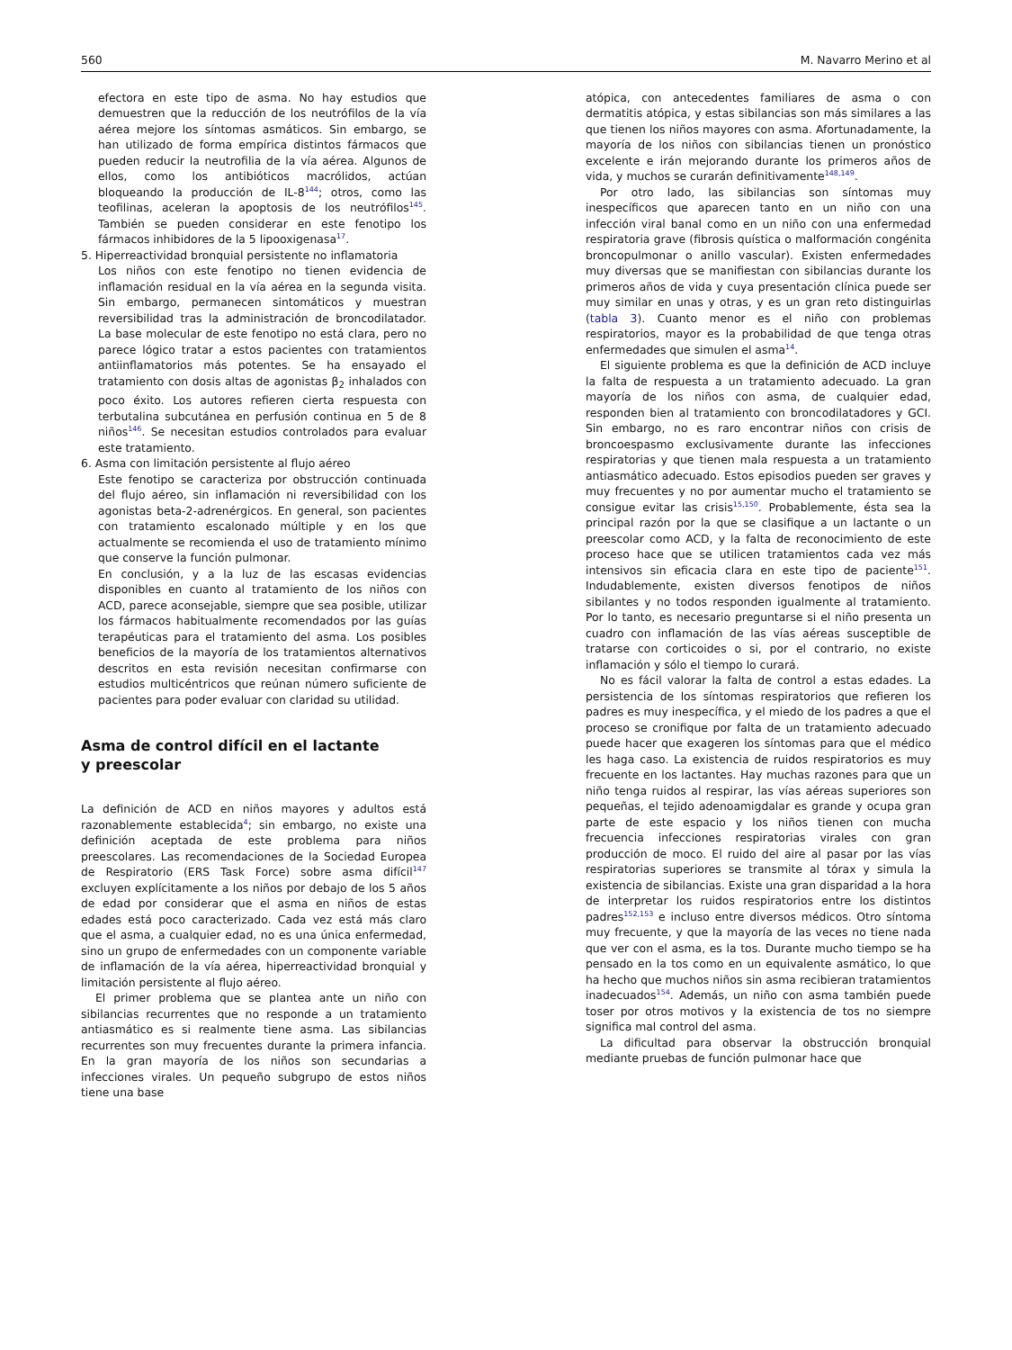560 M. Navarro Merino et al
efectora en este tipo de asma. No hay estudios que demuestren que la reducción de los neutrófilos de la vía aérea mejore los síntomas asmáticos. Sin embargo, se han utilizado de forma empírica distintos fármacos que pueden reducir la neutrofilia de la vía aérea. Algunos de ellos, como los antibióticos macrólidos, actúan bloqueando la producción de IL-8<sup>144</sup>; otros, como las teofilinas, aceleran la apoptosis de los neutrófilos<sup>145</sup>. También se pueden considerar en este fenotipo los fármacos inhibidores de la 5 lipooxigenasa<sup>17</sup>.
5. Hiperreactividad bronquial persistente no inflamatoria
Los niños con este fenotipo no tienen evidencia de inflamación residual en la vía aérea en la segunda visita. Sin embargo, permanecen sintomáticos y muestran reversibilidad tras la administración de broncodilatador. La base molecular de este fenotipo no está clara, pero no parece lógico tratar a estos pacientes con tratamientos antiinflamatorios más potentes. Se ha ensayado el tratamiento con dosis altas de agonistas β<sub>2</sub> inhalados con poco éxito. Los autores refieren cierta respuesta con terbutalina subcutánea en perfusión continua en 5 de 8 niños<sup>146</sup>. Se necesitan estudios controlados para evaluar este tratamiento.
6. Asma con limitación persistente al flujo aéreo
Este fenotipo se caracteriza por obstrucción continuada del flujo aéreo, sin inflamación ni reversibilidad con los agonistas beta-2-adrenérgicos. En general, son pacientes con tratamiento escalonado múltiple y en los que actualmente se recomienda el uso de tratamiento mínimo que conserve la función pulmonar.
En conclusión, y a la luz de las escasas evidencias disponibles en cuanto al tratamiento de los niños con ACD, parece aconsejable, siempre que sea posible, utilizar los fármacos habitualmente recomendados por las guías terapéuticas para el tratamiento del asma. Los posibles beneficios de la mayoría de los tratamientos alternativos descritos en esta revisión necesitan confirmarse con estudios multicéntricos que reúnan número suficiente de pacientes para poder evaluar con claridad su utilidad.
Asma de control difícil en el lactante
y preescolar
La definición de ACD en niños mayores y adultos está razonablemente establecida<sup>4</sup>; sin embargo, no existe una definición aceptada de este problema para niños preescolares. Las recomendaciones de la Sociedad Europea de Respiratorio (ERS Task Force) sobre asma difícil<sup>147</sup> excluyen explícitamente a los niños por debajo de los 5 años de edad por considerar que el asma en niños de estas edades está poco caracterizado. Cada vez está más claro que el asma, a cualquier edad, no es una única enfermedad, sino un grupo de enfermedades con un componente variable de inflamación de la vía aérea, hiperreactividad bronquial y limitación persistente al flujo aéreo.
El primer problema que se plantea ante un niño con sibilancias recurrentes que no responde a un tratamiento antiasmático es si realmente tiene asma. Las sibilancias recurrentes son muy frecuentes durante la primera infancia. En la gran mayoría de los niños son secundarias a infecciones virales. Un pequeño subgrupo de estos niños tiene una base
atópica, con antecedentes familiares de asma o con dermatitis atópica, y estas sibilancias son más similares a las que tienen los niños mayores con asma. Afortunadamente, la mayoría de los niños con sibilancias tienen un pronóstico excelente e irán mejorando durante los primeros años de vida, y muchos se curarán definitivamente<sup>148,149</sup>.
Por otro lado, las sibilancias son síntomas muy inespecíficos que aparecen tanto en un niño con una infección viral banal como en un niño con una enfermedad respiratoria grave (fibrosis quística o malformación congénita broncopulmonar o anillo vascular). Existen enfermedades muy diversas que se manifiestan con sibilancias durante los primeros años de vida y cuya presentación clínica puede ser muy similar en unas y otras, y es un gran reto distinguirlas (tabla 3). Cuanto menor es el niño con problemas respiratorios, mayor es la probabilidad de que tenga otras enfermedades que simulen el asma<sup>14</sup>.
El siguiente problema es que la definición de ACD incluye la falta de respuesta a un tratamiento adecuado. La gran mayoría de los niños con asma, de cualquier edad, responden bien al tratamiento con broncodilatadores y GCI. Sin embargo, no es raro encontrar niños con crisis de broncoespasmo exclusivamente durante las infecciones respiratorias y que tienen mala respuesta a un tratamiento antiasmático adecuado. Estos episodios pueden ser graves y muy frecuentes y no por aumentar mucho el tratamiento se consigue evitar las crisis<sup>15,150</sup>. Probablemente, ésta sea la principal razón por la que se clasifique a un lactante o un preescolar como ACD, y la falta de reconocimiento de este proceso hace que se utilicen tratamientos cada vez más intensivos sin eficacia clara en este tipo de paciente<sup>151</sup>. Indudablemente, existen diversos fenotipos de niños sibilantes y no todos responden igualmente al tratamiento. Por lo tanto, es necesario preguntarse si el niño presenta un cuadro con inflamación de las vías aéreas susceptible de tratarse con corticoides o si, por el contrario, no existe inflamación y sólo el tiempo lo curará.
No es fácil valorar la falta de control a estas edades. La persistencia de los síntomas respiratorios que refieren los padres es muy inespecífica, y el miedo de los padres a que el proceso se cronifique por falta de un tratamiento adecuado puede hacer que exageren los síntomas para que el médico les haga caso. La existencia de ruidos respiratorios es muy frecuente en los lactantes. Hay muchas razones para que un niño tenga ruidos al respirar, las vías aéreas superiores son pequeñas, el tejido adenoamigdalar es grande y ocupa gran parte de este espacio y los niños tienen con mucha frecuencia infecciones respiratorias virales con gran producción de moco. El ruido del aire al pasar por las vías respiratorias superiores se transmite al tórax y simula la existencia de sibilancias. Existe una gran disparidad a la hora de interpretar los ruidos respiratorios entre los distintos padres<sup>152,153</sup> e incluso entre diversos médicos. Otro síntoma muy frecuente, y que la mayoría de las veces no tiene nada que ver con el asma, es la tos. Durante mucho tiempo se ha pensado en la tos como en un equivalente asmático, lo que ha hecho que muchos niños sin asma recibieran tratamientos inadecuados<sup>154</sup>. Además, un niño con asma también puede toser por otros motivos y la existencia de tos no siempre significa mal control del asma.
La dificultad para observar la obstrucción bronquial mediante pruebas de función pulmonar hace que